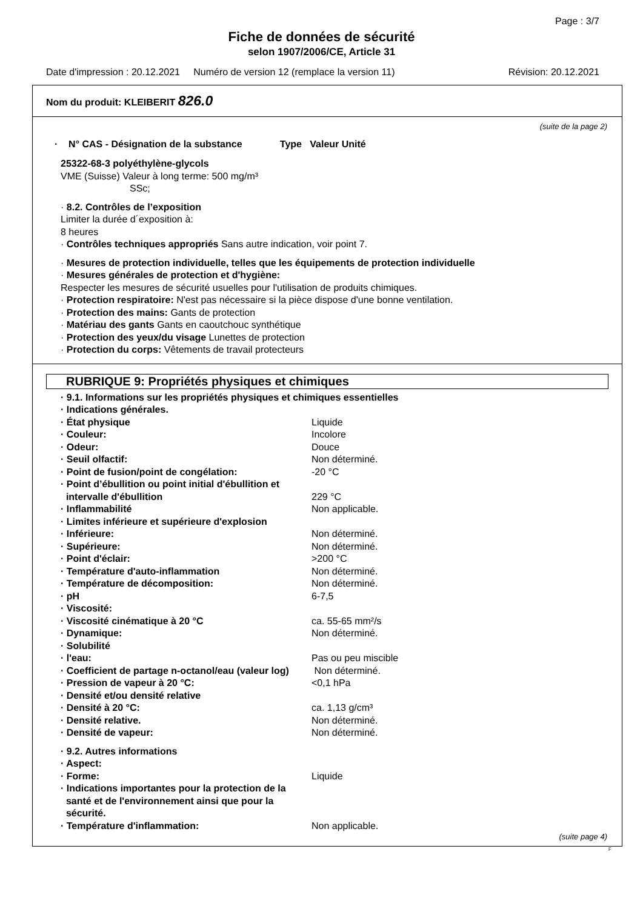Page : 3/7
Fiche de données de sécurité
selon 1907/2006/CE, Article 31
Date d'impression : 20.12.2021 Numéro de version 12 (remplace la version 11) Révision: 20.12.2021
Nom du produit: KLEIBERIT 826.0
(suite de la page 2)
· N° CAS - Désignation de la substance Type Valeur Unité
25322-68-3 polyéthylène-glycols
VME (Suisse) Valeur à long terme: 500 mg/m³
SSc;
· 8.2. Contrôles de l’exposition
Limiter la durée d´exposition à:
8 heures
· Contrôles techniques appropriés Sans autre indication, voir point 7.
· Mesures de protection individuelle, telles que les équipements de protection individuelle
· Mesures générales de protection et d'hygiène:
Respecter les mesures de sécurité usuelles pour l'utilisation de produits chimiques.
· Protection respiratoire: N'est pas nécessaire si la pièce dispose d'une bonne ventilation.
· Protection des mains: Gants de protection
· Matériau des gants Gants en caoutchouc synthétique
· Protection des yeux/du visage Lunettes de protection
· Protection du corps: Vêtements de travail protecteurs
RUBRIQUE 9: Propriétés physiques et chimiques
| · 9.1. Informations sur les propriétés physiques et chimiques essentielles | |
| · Indications générales. | |
| · État physique | Liquide |
| · Couleur: | Incolore |
| · Odeur: | Douce |
| · Seuil olfactif: | Non déterminé. |
| · Point de fusion/point de congélation: | -20 °C |
| · Point d’ébullition ou point initial d'ébullition et intervalle d'ébullition | 229 °C |
| · Inflammabilité | Non applicable. |
| · Limites inférieure et supérieure d'explosion | |
| · Inférieure: | Non déterminé. |
| · Supérieure: | Non déterminé. |
| · Point d'éclair: | >200 °C |
| · Température d'auto-inflammation | Non déterminé. |
| · Température de décomposition: | Non déterminé. |
| · pH | 6-7,5 |
| · Viscosité: | |
| · Viscosité cinématique à 20 °C | ca. 55-65 mm²/s |
| · Dynamique: | Non déterminé. |
| · Solubilité | |
| · l'eau: | Pas ou peu miscible |
| · Coefficient de partage n-octanol/eau (valeur log) | Non déterminé. |
| · Pression de vapeur à 20 °C: | <0,1 hPa |
| · Densité et/ou densité relative | |
| · Densité à 20 °C: | ca. 1,13 g/cm³ |
| · Densité relative. | Non déterminé. |
| · Densité de vapeur: | Non déterminé. |
| · 9.2. Autres informations | |
| · Aspect: | |
| · Forme: | Liquide |
| · Indications importantes pour la protection de la santé et de l'environnement ainsi que pour la sécurité. | |
| · Température d'inflammation: | Non applicable. |
(suite page 4)
F